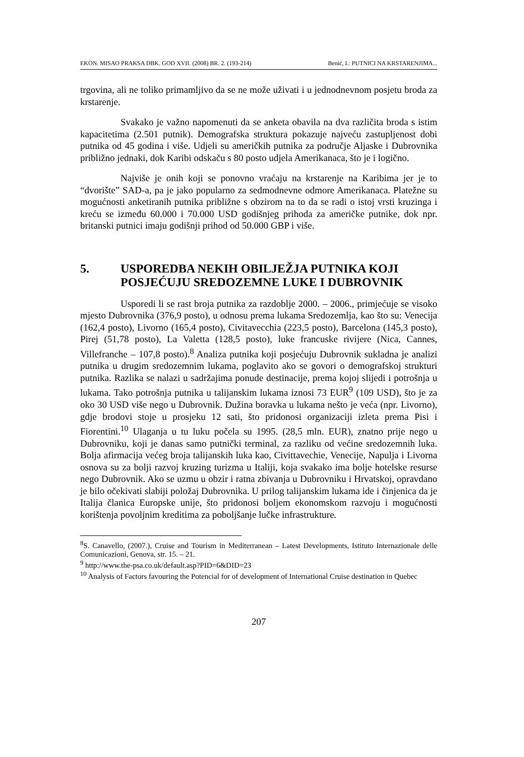EKON. MISAO PRAKSA DBK. GOD XVII. (2008) BR. 2. (193-214) Benić, I.: PUTNICI NA KRSTARENJIMA...
trgovina, ali ne toliko primamljivo da se ne može uživati i u jednodnevnom posjetu broda za krstarenje.
Svakako je važno napomenuti da se anketa obavila na dva različita broda s istim kapacitetima (2.501 putnik). Demografska struktura pokazuje najveću zastupljenost dobi putnika od 45 godina i više. Udjeli su američkih putnika za područje Aljaske i Dubrovnika približno jednaki, dok Karibi odskaču s 80 posto udjela Amerikanaca, što je i logično.
Najviše je onih koji se ponovno vraćaju na krstarenje na Karibima jer je to “dvorište” SAD-a, pa je jako popularno za sedmodnevne odmore Amerikanaca. Platežne su mogućnosti anketiranih putnika približne s obzirom na to da se radi o istoj vrsti kruzinga i kreću se između 60.000 i 70.000 USD godišnjeg prihoda za američke putnike, dok npr. britanski putnici imaju godišnji prihod od 50.000 GBP i više.
5. USPOREDBA NEKIH OBILJEŽJA PUTNIKA KOJI POSJEĆUJU SREDOZEMNE LUKE I DUBROVNIK
Usporedi li se rast broja putnika za razdoblje 2000. – 2006., primjećuje se visoko mjesto Dubrovnika (376,9 posto), u odnosu prema lukama Sredozemlja, kao što su: Venecija (162,4 posto), Livorno (165,4 posto), Civitavecchia (223,5 posto), Barcelona (145,3 posto), Pirej (51,78 posto), La Valetta (128,5 posto), luke francuske rivijere (Nica, Cannes, Villefranche – 107,8 posto).<sup>8</sup> Analiza putnika koji posjećuju Dubrovnik sukladna je analizi putnika u drugim sredozemnim lukama, poglavito ako se govori o demografskoj strukturi putnika. Razlika se nalazi u sadržajima ponude destinacije, prema kojoj slijedi i potrošnja u lukama. Tako potrošnja putnika u talijanskim lukama iznosi 73 EUR<sup>9</sup> (109 USD), što je za oko 30 USD više nego u Dubrovnik. Dužina boravka u lukama nešto je veća (npr. Livorno), gdje brodovi stoje u prosjeku 12 sati, što pridonosi organizaciji izleta prema Pisi i Fiorentini.<sup>10</sup> Ulaganja u tu luku počela su 1995. (28,5 mln. EUR), znatno prije nego u Dubrovniku, koji je danas samo putnički terminal, za razliku od većine sredozemnih luka. Bolja afirmacija većeg broja talijanskih luka kao, Civittavechie, Venecije, Napulja i Livorna osnova su za bolji razvoj kruzing turizma u Italiji, koja svakako ima bolje hotelske resurse nego Dubrovnik. Ako se uzmu u obzir i ratna zbivanja u Dubrovniku i Hrvatskoj, opravdano je bilo očekivati slabiji položaj Dubrovnika. U prilog talijanskim lukama ide i činjenica da je Italija članica Europske unije, što pridonosi boljem ekonomskom razvoju i mogućnosti korištenja povoljnim kreditima za poboljšanje lučke infrastrukture.
<sup>8</sup> S. Canavello, (2007.), Cruise and Tourism in Mediterranean – Latest Developments, Istituto Internazionale delle Comunicazioni, Genova, str. 15. – 21.
<sup>9</sup> http://www.the-psa.co.uk/default.asp?PID=6&DID=23
<sup>10</sup> Analysis of Factors favouring the Potencial for of development of International Cruise destination in Quebec
207